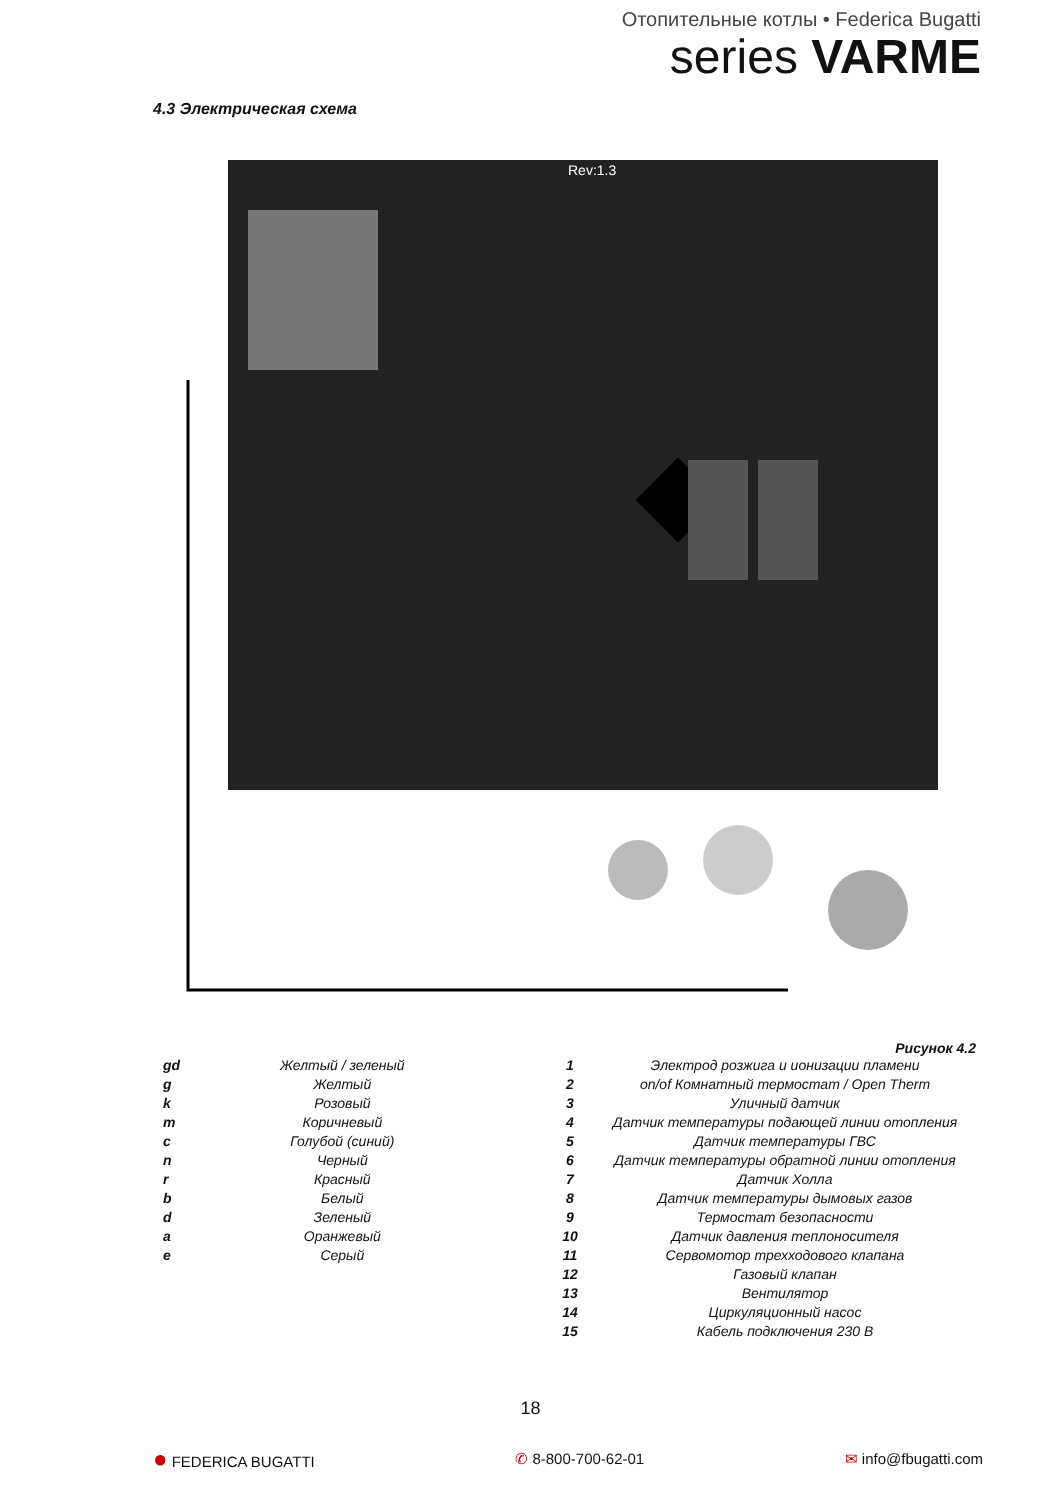Отопительные котлы • Federica Bugatti
series VARME
4.3 Электрическая схема
Rev:1.3
Рисунок 4.2
| gd | Желтый / зеленый |
| g | Желтый |
| k | Розовый |
| m | Коричневый |
| c | Голубой (синий) |
| n | Черный |
| r | Красный |
| b | Белый |
| d | Зеленый |
| a | Оранжевый |
| e | Серый |
| 1 | Электрод розжига и ионизации пламени |
| 2 | on/of Комнатный термостат / Open Therm |
| 3 | Уличный датчик |
| 4 | Датчик температуры подающей линии отопления |
| 5 | Датчик температуры ГВС |
| 6 | Датчик температуры обратной линии отопления |
| 7 | Датчик Холла |
| 8 | Датчик температуры дымовых газов |
| 9 | Термостат безопасности |
| 10 | Датчик давления теплоносителя |
| 11 | Сервомотор трехходового клапана |
| 12 | Газовый клапан |
| 13 | Вентилятор |
| 14 | Циркуляционный насос |
| 15 | Кабель подключения 230 В |
18
● FEDERICA BUGATTI ✆ 8-800-700-62-01 ✉ info@fbugatti.com